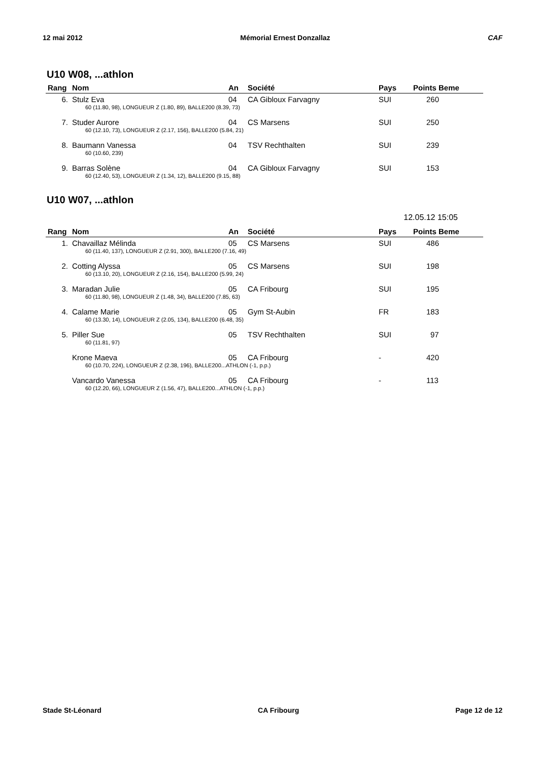12 mai 2012 Mémorial Ernest Donzallaz CAF
U10 W08, ...athlon
| Rang | Nom | An | Société | Pays | Points Beme |
| --- | --- | --- | --- | --- | --- |
| 6. | Stulz Eva | 04 | CA Gibloux Farvagny | SUI | 260 |
| | 60 (11.80, 98), LONGUEUR Z (1.80, 89), BALLE200 (8.39, 73) | | | | |
| 7. | Studer Aurore | 04 | CS Marsens | SUI | 250 |
| | 60 (12.10, 73), LONGUEUR Z (2.17, 156), BALLE200 (5.84, 21) | | | | |
| 8. | Baumann Vanessa | 04 | TSV Rechthalten | SUI | 239 |
| | 60 (10.60, 239) | | | | |
| 9. | Barras Solène | 04 | CA Gibloux Farvagny | SUI | 153 |
| | 60 (12.40, 53), LONGUEUR Z (1.34, 12), BALLE200 (9.15, 88) | | | | |
U10 W07, ...athlon
12.05.12 15:05
| Rang | Nom | An | Société | Pays | Points Beme |
| --- | --- | --- | --- | --- | --- |
| 1. | Chavaillaz Mélinda | 05 | CS Marsens | SUI | 486 |
| | 60 (11.40, 137), LONGUEUR Z (2.91, 300), BALLE200 (7.16, 49) | | | | |
| 2. | Cotting Alyssa | 05 | CS Marsens | SUI | 198 |
| | 60 (13.10, 20), LONGUEUR Z (2.16, 154), BALLE200 (5.99, 24) | | | | |
| 3. | Maradan Julie | 05 | CA Fribourg | SUI | 195 |
| | 60 (11.80, 98), LONGUEUR Z (1.48, 34), BALLE200 (7.85, 63) | | | | |
| 4. | Calame Marie | 05 | Gym St-Aubin | FR | 183 |
| | 60 (13.30, 14), LONGUEUR Z (2.05, 134), BALLE200 (6.48, 35) | | | | |
| 5. | Piller Sue | 05 | TSV Rechthalten | SUI | 97 |
| | 60 (11.81, 97) | | | | |
| | Krone Maeva | 05 | CA Fribourg | - | 420 |
| | 60 (10.70, 224), LONGUEUR Z (2.38, 196), BALLE200...ATHLON (-1, p.p.) | | | | |
| | Vancardo Vanessa | 05 | CA Fribourg | - | 113 |
| | 60 (12.20, 66), LONGUEUR Z (1.56, 47), BALLE200...ATHLON (-1, p.p.) | | | | |
Stade St-Léonard CA Fribourg Page 12 de 12